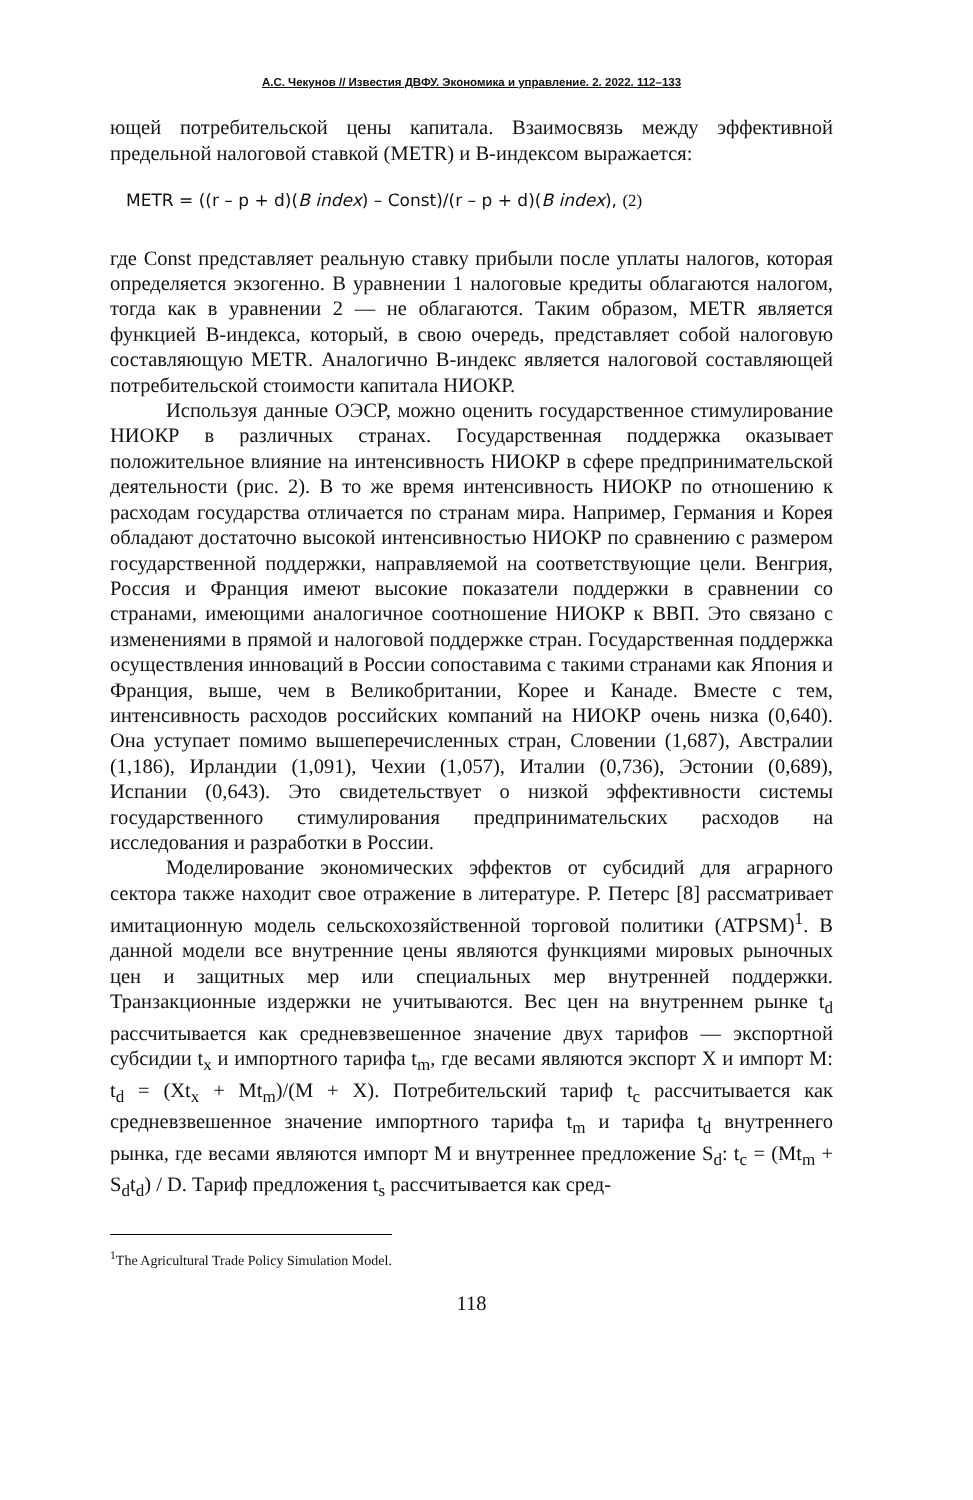А.С. Чекунов // Известия ДВФУ. Экономика и управление. 2. 2022. 112–133
ющей потребительской цены капитала. Взаимосвязь между эффективной предельной налоговой ставкой (METR) и B-индексом выражается:
METR = ((r – p + d)(B index) – Const)/(r – p + d)(B index), (2)
где Const представляет реальную ставку прибыли после уплаты налогов, которая определяется экзогенно. В уравнении 1 налоговые кредиты облагаются налогом, тогда как в уравнении 2 — не облагаются. Таким образом, METR является функцией B-индекса, который, в свою очередь, представляет собой налоговую составляющую METR. Аналогично B-индекс является налоговой составляющей потребительской стоимости капитала НИОКР.
Используя данные ОЭСР, можно оценить государственное стимулирование НИОКР в различных странах. Государственная поддержка оказывает положительное влияние на интенсивность НИОКР в сфере предпринимательской деятельности (рис. 2). В то же время интенсивность НИОКР по отношению к расходам государства отличается по странам мира. Например, Германия и Корея обладают достаточно высокой интенсивностью НИОКР по сравнению с размером государственной поддержки, направляемой на соответствующие цели. Венгрия, Россия и Франция имеют высокие показатели поддержки в сравнении со странами, имеющими аналогичное соотношение НИОКР к ВВП. Это связано с изменениями в прямой и налоговой поддержке стран. Государственная поддержка осуществления инноваций в России сопоставима с такими странами как Япония и Франция, выше, чем в Великобритании, Корее и Канаде. Вместе с тем, интенсивность расходов российских компаний на НИОКР очень низка (0,640). Она уступает помимо вышеперечисленных стран, Словении (1,687), Австралии (1,186), Ирландии (1,091), Чехии (1,057), Италии (0,736), Эстонии (0,689), Испании (0,643). Это свидетельствует о низкой эффективности системы государственного стимулирования предпринимательских расходов на исследования и разработки в России.
Моделирование экономических эффектов от субсидий для аграрного сектора также находит свое отражение в литературе. Р. Петерс [8] рассматривает имитационную модель сельскохозяйственной торговой политики (ATPSM)<sup>1</sup>. В данной модели все внутренние цены являются функциями мировых рыночных цен и защитных мер или специальных мер внутренней поддержки. Транзакционные издержки не учитываются. Вес цен на внутреннем рынке t<sub>d</sub> рассчитывается как средневзвешенное значение двух тарифов — экспортной субсидии t<sub>x</sub> и импортного тарифа t<sub>m</sub>, где весами являются экспорт X и импорт M: t<sub>d</sub> = (Xt<sub>x</sub> + Mt<sub>m</sub>)/(M + X). Потребительский тариф t<sub>c</sub> рассчитывается как средневзвешенное значение импортного тарифа t<sub>m</sub> и тарифа t<sub>d</sub> внутреннего рынка, где весами являются импорт M и внутреннее предложение S<sub>d</sub>: t<sub>c</sub> = (Mt<sub>m</sub> + S<sub>d</sub>t<sub>d</sub>) / D. Тариф предложения t<sub>s</sub> рассчитывается как сред-
<sup>1</sup> The Agricultural Trade Policy Simulation Model.
118